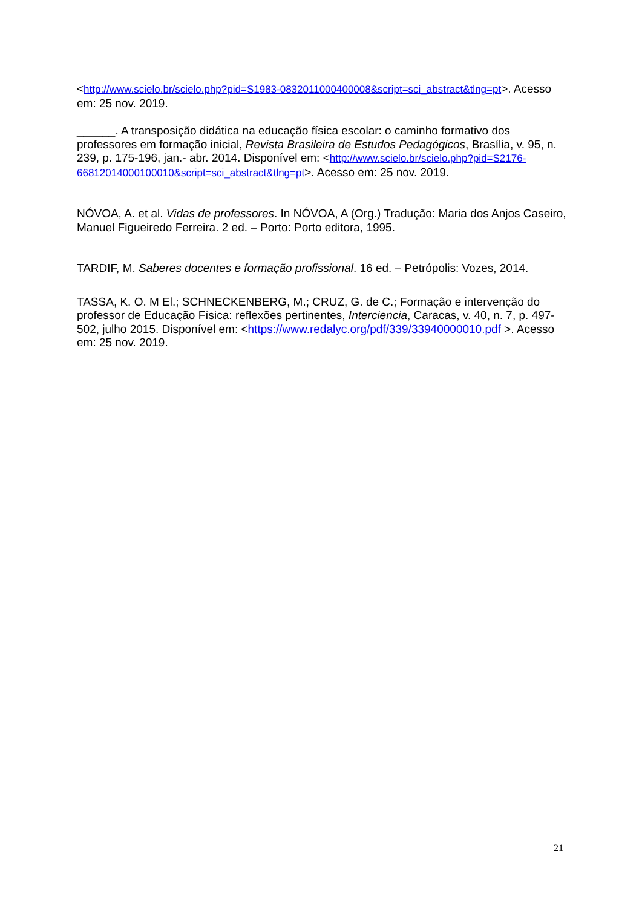<http://www.scielo.br/scielo.php?pid=S1983-0832011000400008&script=sci_abstract&tlng=pt>. Acesso em: 25 nov. 2019.
______. A transposição didática na educação física escolar: o caminho formativo dos professores em formação inicial, Revista Brasileira de Estudos Pedagógicos, Brasília, v. 95, n. 239, p. 175-196, jan.- abr. 2014. Disponível em: <http://www.scielo.br/scielo.php?pid=S2176-66812014000100010&script=sci_abstract&tlng=pt>. Acesso em: 25 nov. 2019.
NÓVOA, A. et al. Vidas de professores. In NÓVOA, A (Org.) Tradução: Maria dos Anjos Caseiro, Manuel Figueiredo Ferreira. 2 ed. – Porto: Porto editora, 1995.
TARDIF, M. Saberes docentes e formação profissional. 16 ed. – Petrópolis: Vozes, 2014.
TASSA, K. O. M El.; SCHNECKENBERG, M.; CRUZ, G. de C.; Formação e intervenção do professor de Educação Física: reflexões pertinentes, Interciencia, Caracas, v. 40, n. 7, p. 497-502, julho 2015. Disponível em: <https://www.redalyc.org/pdf/339/33940000010.pdf >. Acesso em: 25 nov. 2019.
21